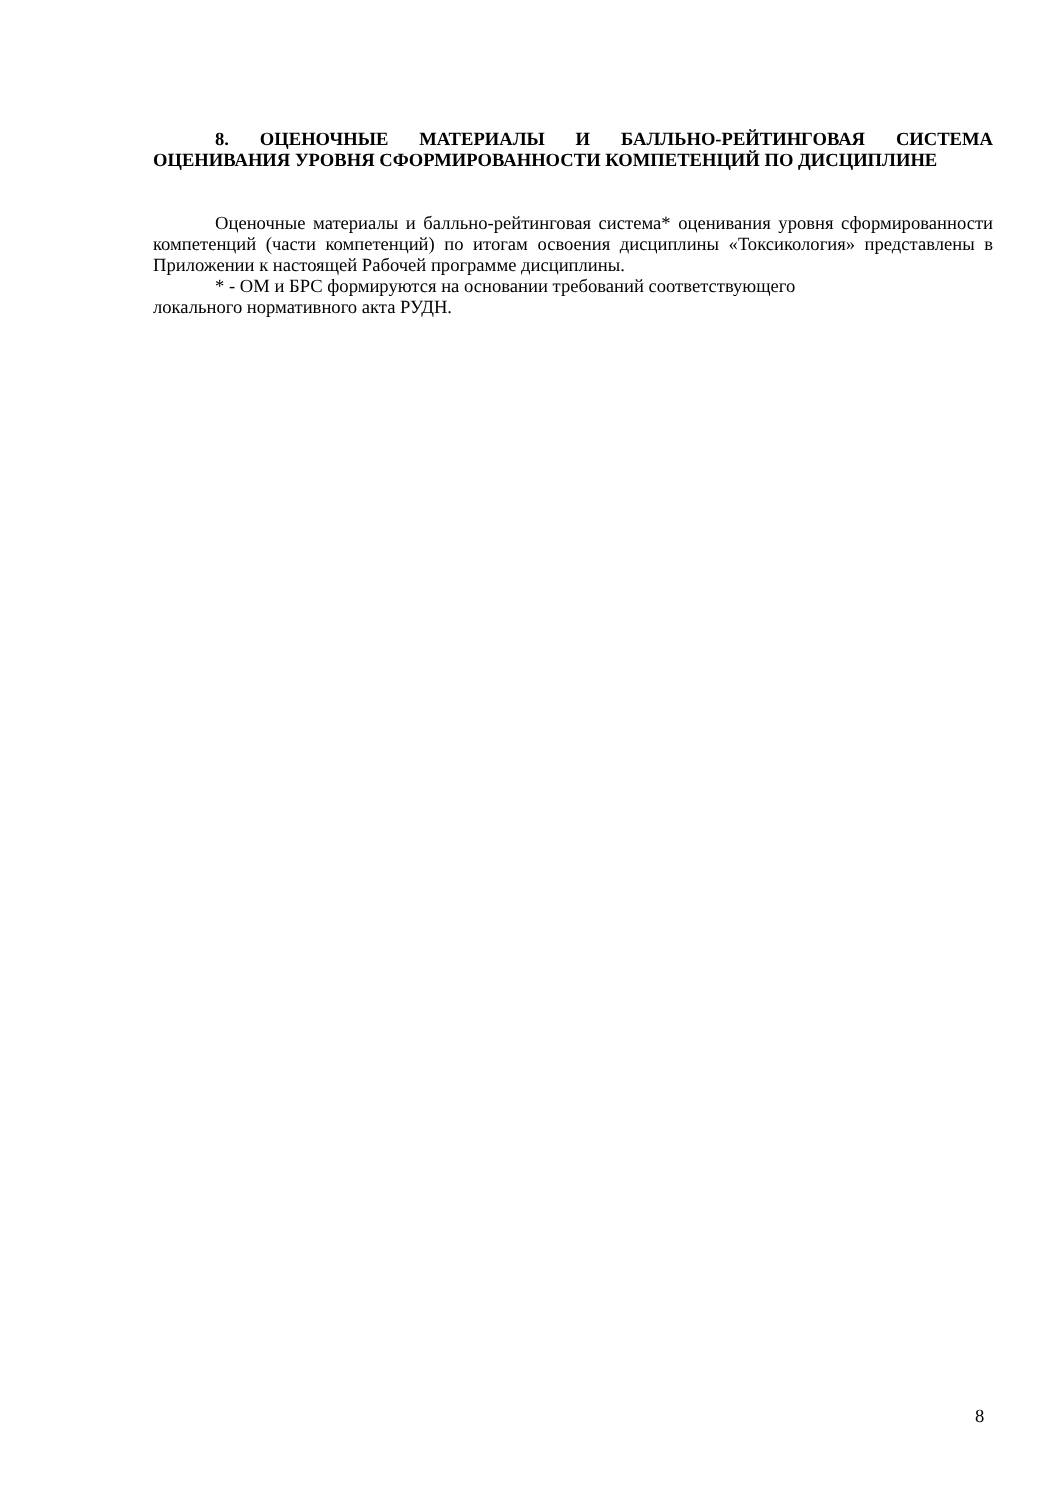8. ОЦЕНОЧНЫЕ МАТЕРИАЛЫ И БАЛЛЬНО-РЕЙТИНГОВАЯ СИСТЕМА ОЦЕНИВАНИЯ УРОВНЯ СФОРМИРОВАННОСТИ КОМПЕТЕНЦИЙ ПО ДИСЦИПЛИНЕ
Оценочные материалы и балльно-рейтинговая система* оценивания уровня сформированности компетенций (части компетенций) по итогам освоения дисциплины «Токсикология» представлены в Приложении к настоящей Рабочей программе дисциплины.
* - ОМ и БРС формируются на основании требований соответствующего
локального нормативного акта РУДН.
8